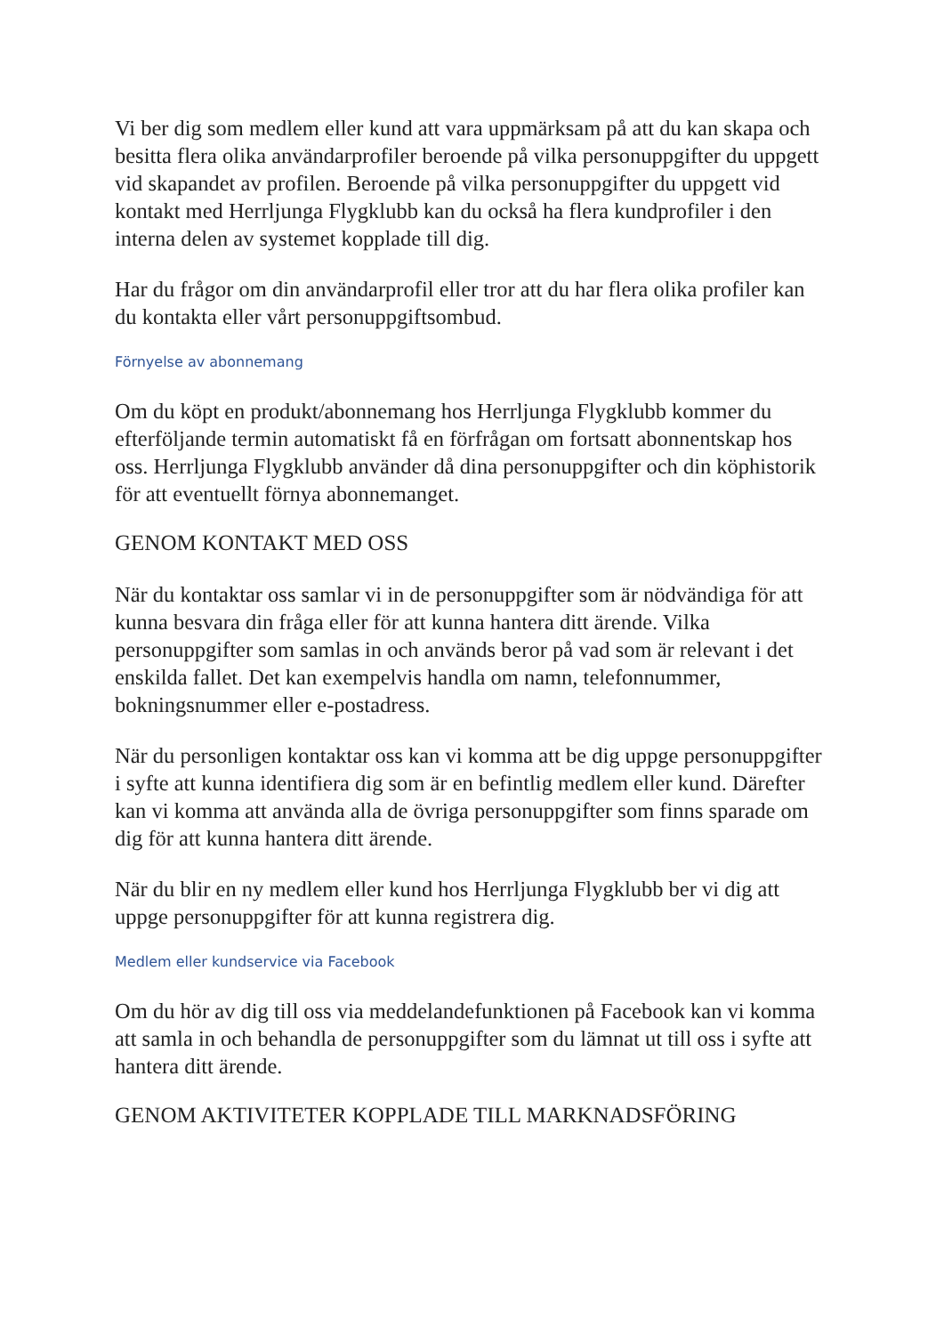Vi ber dig som medlem eller kund att vara uppmärksam på att du kan skapa och besitta flera olika användarprofiler beroende på vilka personuppgifter du uppgett vid skapandet av profilen. Beroende på vilka personuppgifter du uppgett vid kontakt med Herrljunga Flygklubb kan du också ha flera kundprofiler i den interna delen av systemet kopplade till dig.
Har du frågor om din användarprofil eller tror att du har flera olika profiler kan du kontakta eller vårt personuppgiftsombud.
Förnyelse av abonnemang
Om du köpt en produkt/abonnemang hos Herrljunga Flygklubb kommer du efterföljande termin automatiskt få en förfrågan om fortsatt abonnentskap hos oss. Herrljunga Flygklubb använder då dina personuppgifter och din köphistorik för att eventuellt förnya abonnemanget.
GENOM KONTAKT MED OSS
När du kontaktar oss samlar vi in de personuppgifter som är nödvändiga för att kunna besvara din fråga eller för att kunna hantera ditt ärende. Vilka personuppgifter som samlas in och används beror på vad som är relevant i det enskilda fallet. Det kan exempelvis handla om namn, telefonnummer, bokningsnummer eller e-postadress.
När du personligen kontaktar oss kan vi komma att be dig uppge personuppgifter i syfte att kunna identifiera dig som är en befintlig medlem eller kund. Därefter kan vi komma att använda alla de övriga personuppgifter som finns sparade om dig för att kunna hantera ditt ärende.
När du blir en ny medlem eller kund hos Herrljunga Flygklubb ber vi dig att uppge personuppgifter för att kunna registrera dig.
Medlem eller kundservice via Facebook
Om du hör av dig till oss via meddelandefunktionen på Facebook kan vi komma att samla in och behandla de personuppgifter som du lämnat ut till oss i syfte att hantera ditt ärende.
GENOM AKTIVITETER KOPPLADE TILL MARKNADSFÖRING